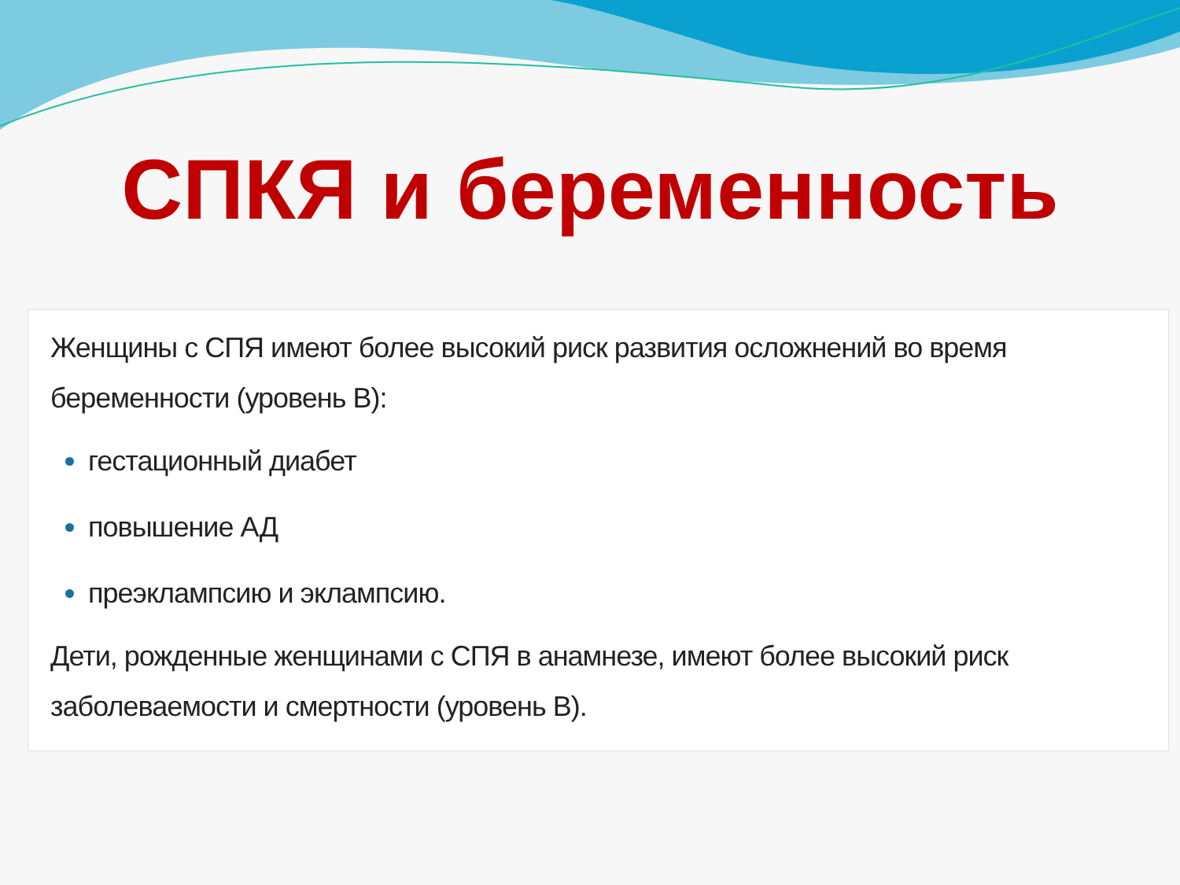СПКЯ и беременность
Женщины с СПЯ имеют более высокий риск развития осложнений во время беременности (уровень В):
гестационный диабет
повышение АД
преэклампсию и эклампсию.
Дети, рожденные женщинами с СПЯ в анамнезе, имеют более высокий риск заболеваемости и смертности (уровень В).